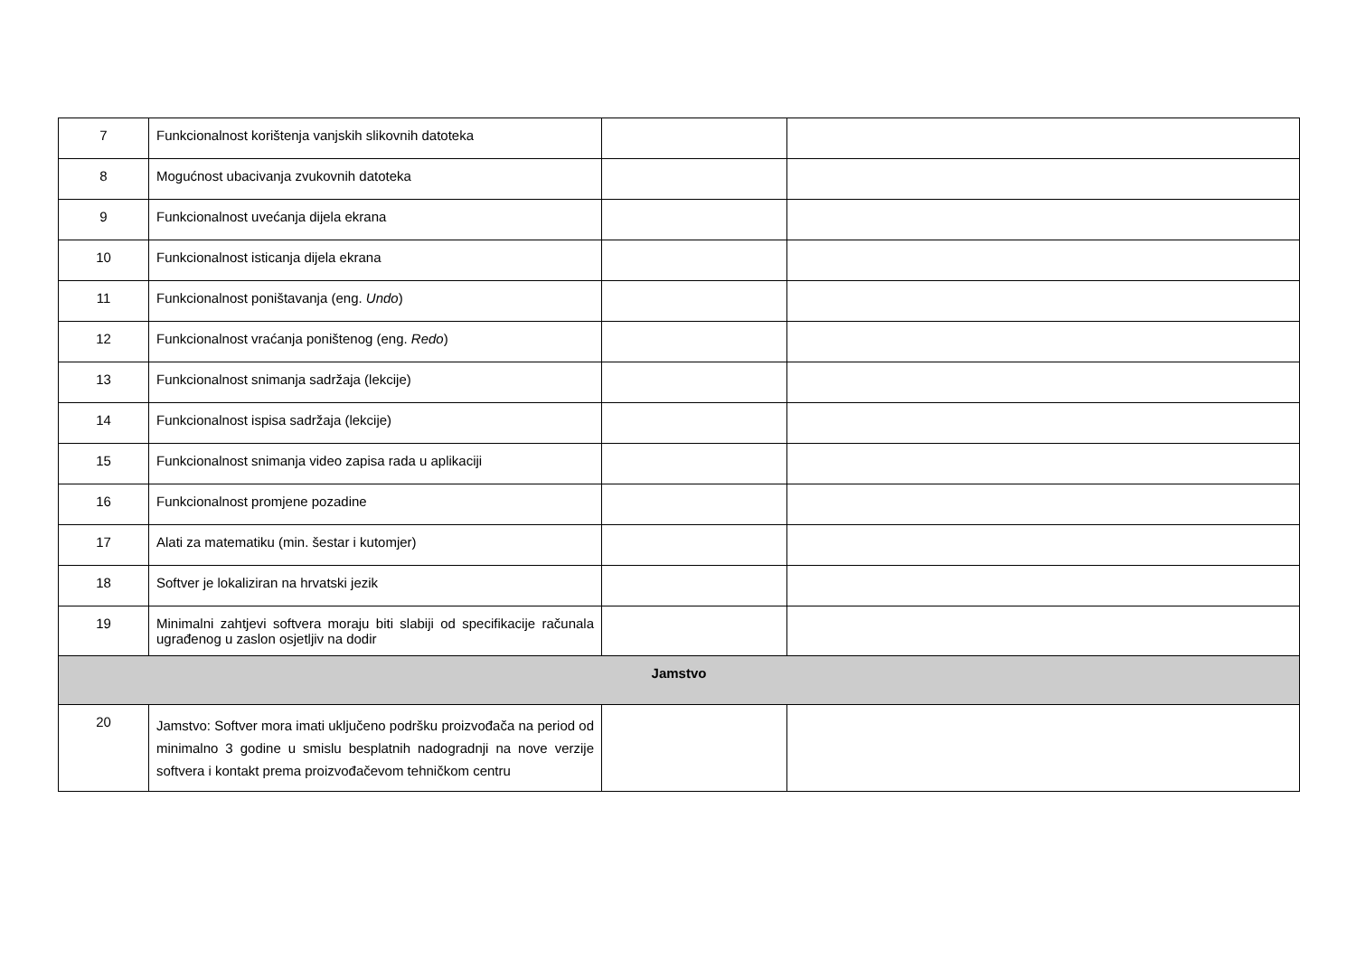| 7 | Funkcionalnost korištenja vanjskih slikovnih datoteka | | |
| 8 | Mogućnost ubacivanja zvukovnih datoteka | | |
| 9 | Funkcionalnost uvećanja dijela ekrana | | |
| 10 | Funkcionalnost isticanja dijela ekrana | | |
| 11 | Funkcionalnost poništavanja (eng. Undo ) | | |
| 12 | Funkcionalnost vraćanja poništenog (eng. Redo ) | | |
| 13 | Funkcionalnost snimanja sadržaja (lekcije) | | |
| 14 | Funkcionalnost ispisa sadržaja (lekcije) | | |
| 15 | Funkcionalnost snimanja video zapisa rada u aplikaciji | | |
| 16 | Funkcionalnost promjene pozadine | | |
| 17 | Alati za matematiku (min. šestar i kutomjer) | | |
| 18 | Softver je lokaliziran na hrvatski jezik | | |
| 19 | Minimalni zahtjevi softvera moraju biti slabiji od specifikacije računala ugrađenog u zaslon osjetljiv na dodir | | |
| Jamstvo | | | |
| 20 | Jamstvo: Softver mora imati uključeno podršku proizvođača na period od minimalno 3 godine u smislu besplatnih nadogradnji na nove verzije softvera i kontakt prema proizvođačevom tehničkom centru | | |